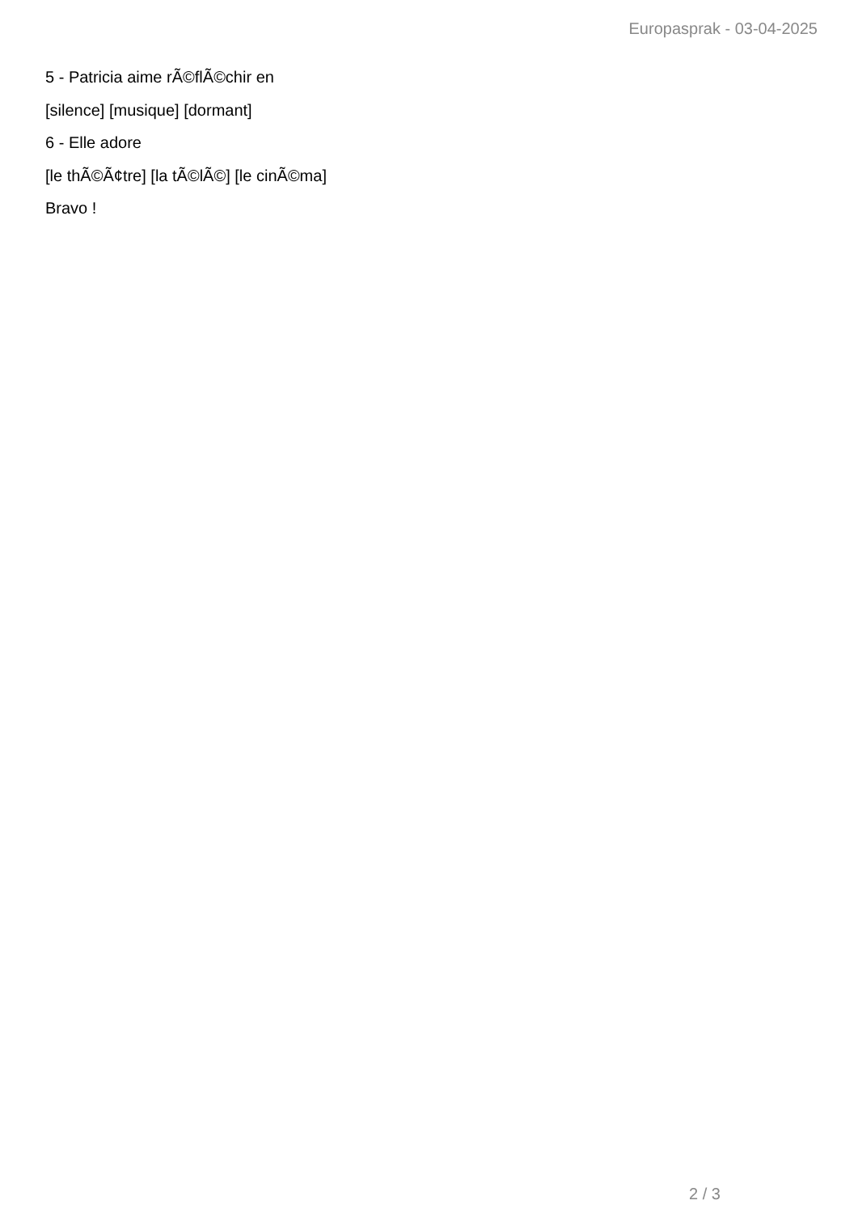Europasprak - 03-04-2025
5 - Patricia aime rÃ©flÃ©chir en
[silence] [musique] [dormant]
6 - Elle adore
[le thÃ©Ã¢tre] [la tÃ©lÃ©] [le cinÃ©ma]
Bravo !
2 / 3